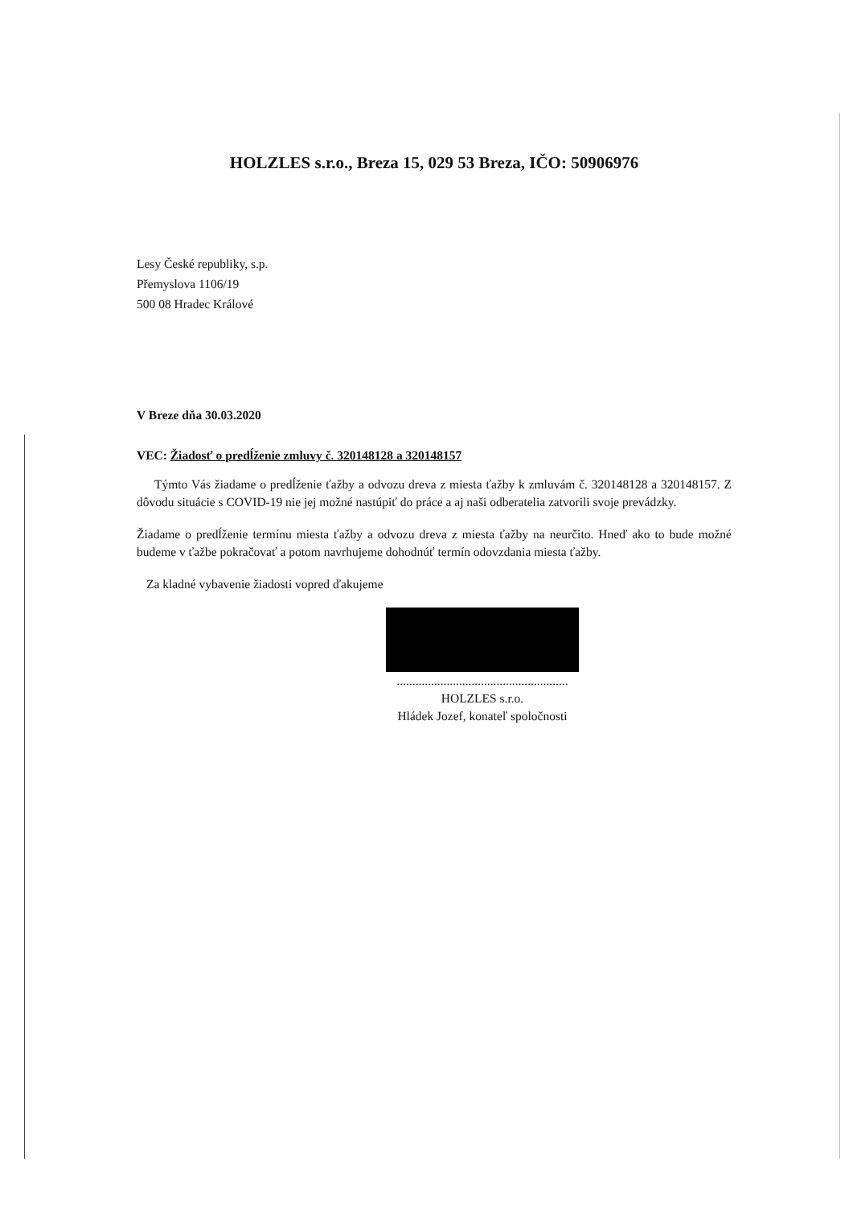HOLZLES s.r.o., Breza 15, 029 53 Breza, IČO: 50906976
Lesy České republiky, s.p.
Přemyslova 1106/19
500 08 Hradec Králové
V Breze dňa 30.03.2020
VEC: Žiadosť o predĺženie zmluvy č. 320148128 a 320148157
Týmto Vás žiadame o predĺženie ťažby a odvozu dreva z miesta ťažby k zmluvám č. 320148128 a 320148157. Z dôvodu situácie s COVID-19 nie jej možné nastúpiť do práce a aj naši odberatelia zatvorili svoje prevádzky.
Žiadame o predĺženie termínu miesta ťažby a odvozu dreva z miesta ťažby na neurčito. Hneď ako to bude možné budeme v ťažbe pokračovať a potom navrhujeme dohodnúť termín odovzdania miesta ťažby.
Za kladné vybavenie žiadosti vopred ďakujeme
.......................................................
HOLZLES s.r.o.
Hládek Jozef, konateľ spoločnosti